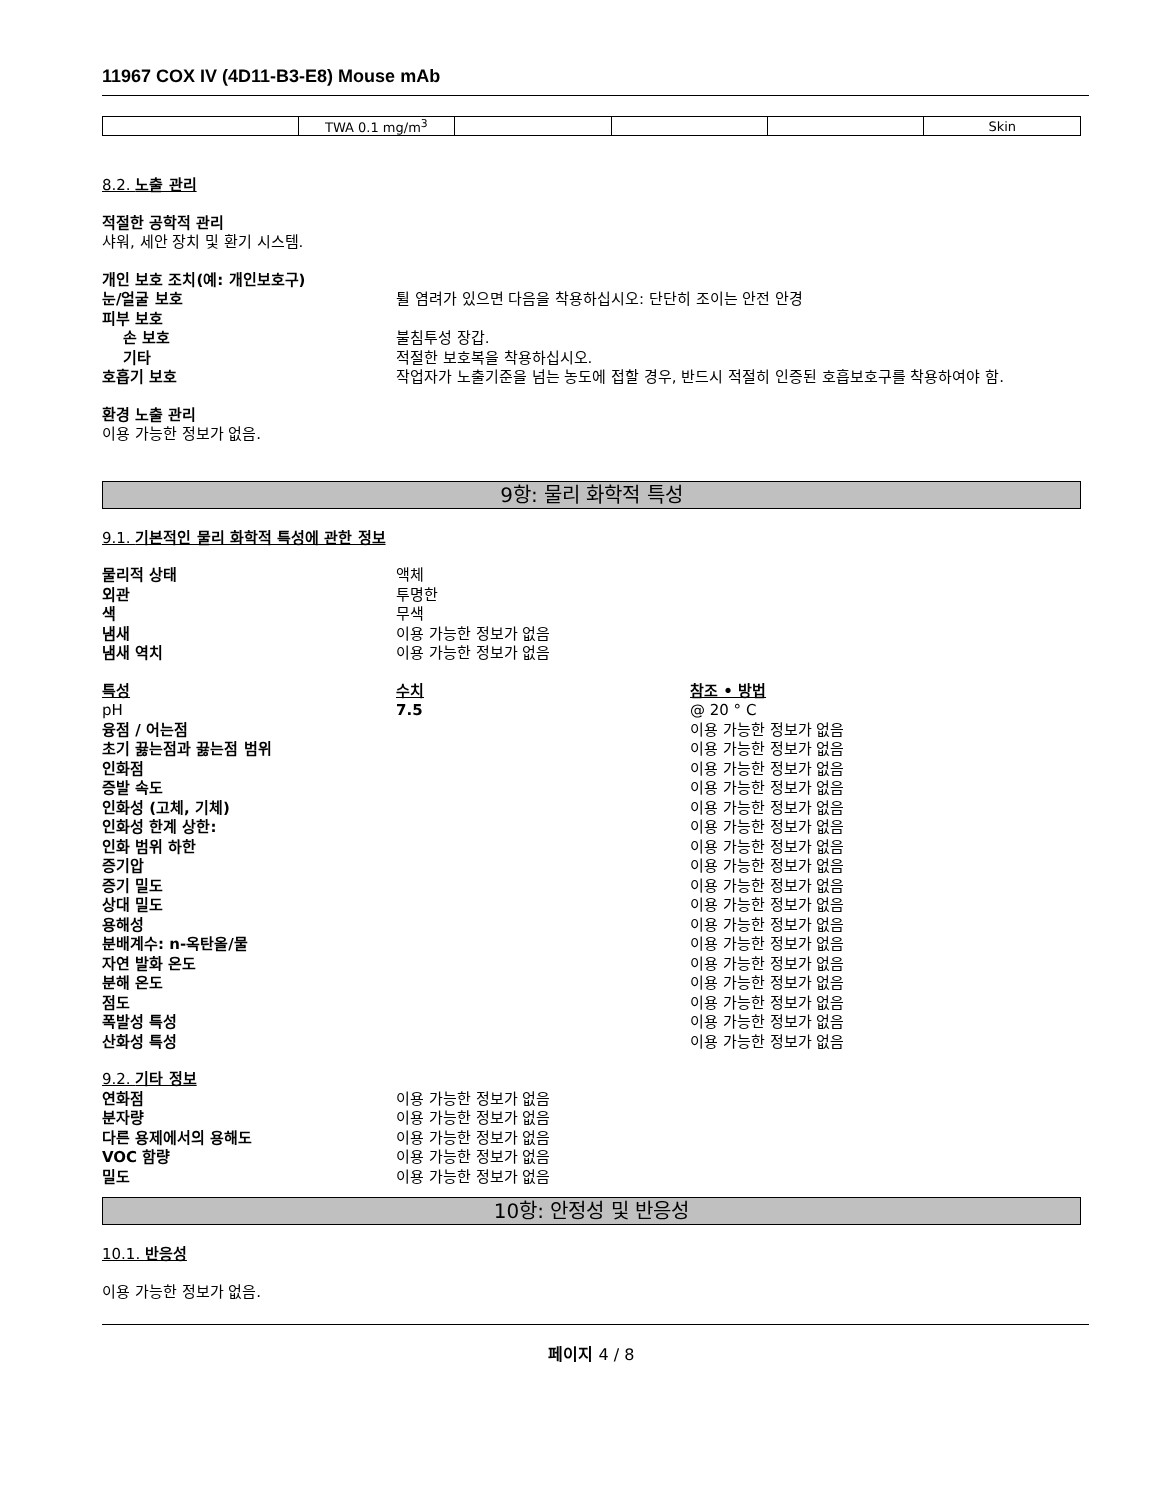11967 COX IV (4D11-B3-E8) Mouse mAb
| | TWA 0.1 mg/m<sup>3</sup> | | | | Skin |
8.2. 노출 관리
적절한 공학적 관리
샤워, 세안 장치 및 환기 시스템.
개인 보호 조치(예: 개인보호구)
눈/얼굴 보호 튈 염려가 있으면 다음을 착용하십시오: 단단히 조이는 안전 안경
피부 보호
손 보호 불침투성 장갑.
기타 적절한 보호복을 착용하십시오.
호흡기 보호 작업자가 노출기준을 넘는 농도에 접할 경우, 반드시 적절히 인증된 호흡보호구를 착용하여야 함.
환경 노출 관리
이용 가능한 정보가 없음.
9항: 물리 화학적 특성
9.1. 기본적인 물리 화학적 특성에 관한 정보
물리적 상태 액체
외관 투명한
색 무색
냄새 이용 가능한 정보가 없음
냄새 역치 이용 가능한 정보가 없음
특성 수치 참조 • 방법
pH 7.5 @ 20 ° C
융점 / 어는점 이용 가능한 정보가 없음
초기 끓는점과 끓는점 범위 이용 가능한 정보가 없음
인화점 이용 가능한 정보가 없음
증발 속도 이용 가능한 정보가 없음
인화성 (고체, 기체) 이용 가능한 정보가 없음
인화성 한계 상한: 이용 가능한 정보가 없음
인화 범위 하한 이용 가능한 정보가 없음
증기압 이용 가능한 정보가 없음
증기 밀도 이용 가능한 정보가 없음
상대 밀도 이용 가능한 정보가 없음
용해성 이용 가능한 정보가 없음
분배계수: n-옥탄올/물 이용 가능한 정보가 없음
자연 발화 온도 이용 가능한 정보가 없음
분해 온도 이용 가능한 정보가 없음
점도 이용 가능한 정보가 없음
폭발성 특성 이용 가능한 정보가 없음
산화성 특성 이용 가능한 정보가 없음
9.2. 기타 정보
연화점 이용 가능한 정보가 없음
분자량 이용 가능한 정보가 없음
다른 용제에서의 용해도 이용 가능한 정보가 없음
VOC 함량 이용 가능한 정보가 없음
밀도 이용 가능한 정보가 없음
10항: 안정성 및 반응성
10.1. 반응성
이용 가능한 정보가 없음.
페이지 4 / 8